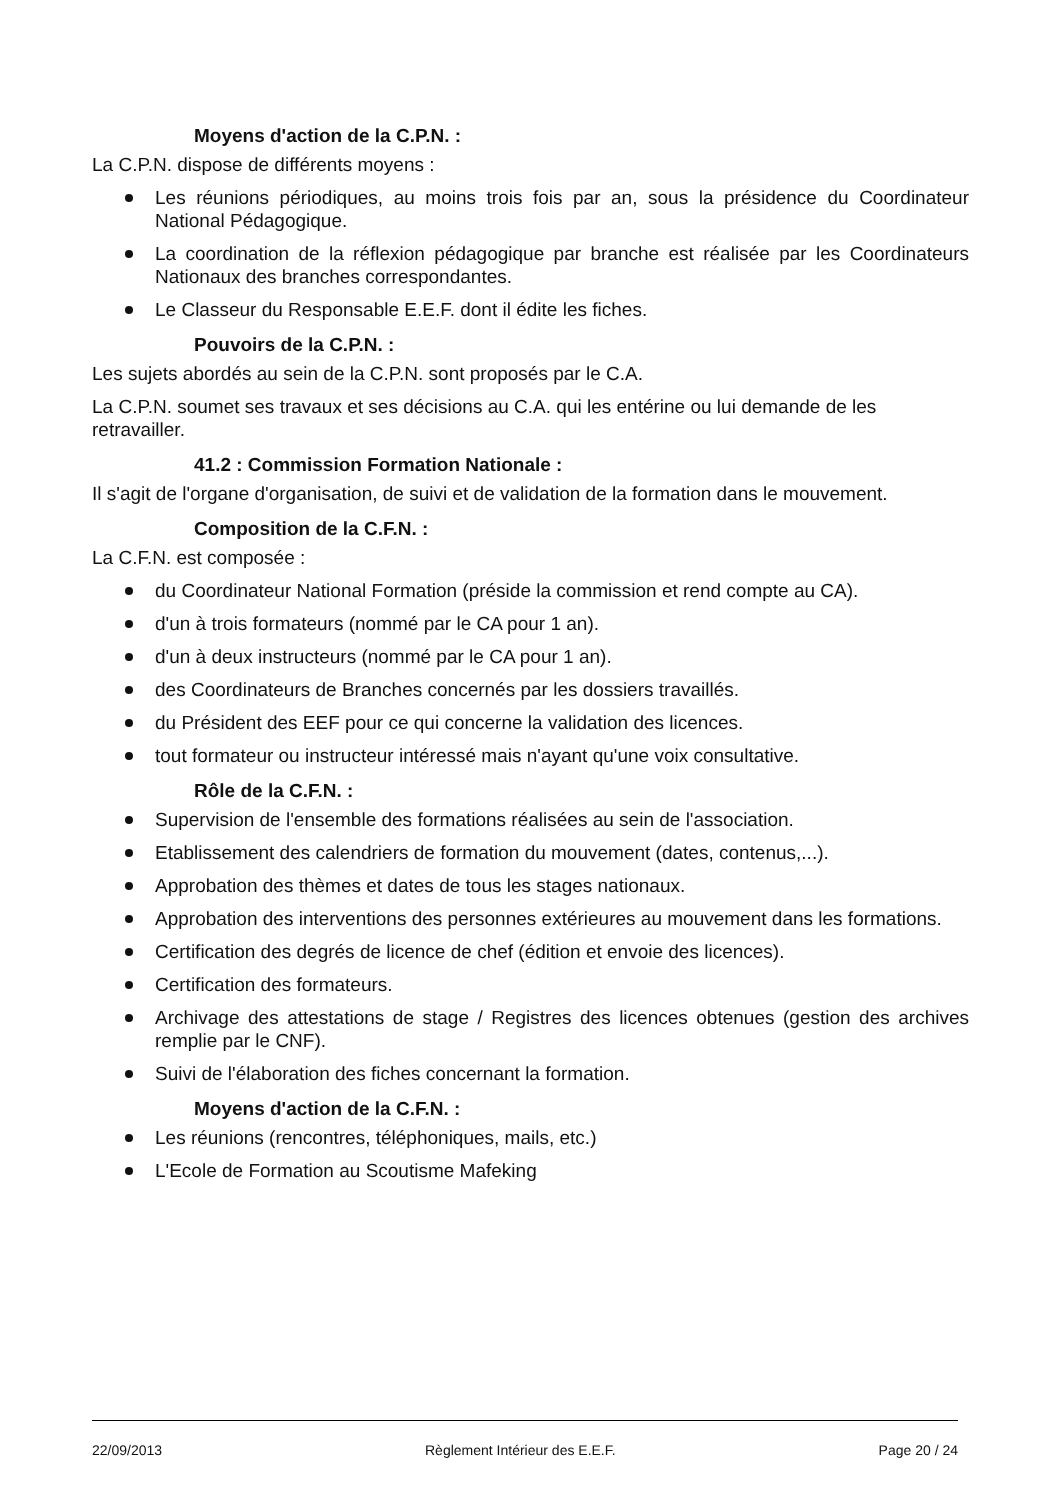Moyens d'action de la C.P.N. :
La C.P.N. dispose de différents moyens :
Les réunions périodiques, au moins trois fois par an, sous la présidence du Coordinateur National Pédagogique.
La coordination de la réflexion pédagogique par branche est réalisée par les Coordinateurs Nationaux des branches correspondantes.
Le Classeur du Responsable E.E.F. dont il édite les fiches.
Pouvoirs de la C.P.N. :
Les sujets abordés au sein de la C.P.N. sont proposés par le C.A.
La C.P.N. soumet ses travaux et ses décisions au C.A. qui les entérine ou lui demande de les retravailler.
41.2 : Commission Formation Nationale :
Il s'agit de l'organe d'organisation, de suivi et de validation de la formation dans le mouvement.
Composition de la C.F.N. :
La C.F.N. est composée :
du Coordinateur National Formation (préside la commission et rend compte au CA).
d'un à trois formateurs (nommé par le CA pour 1 an).
d'un à deux instructeurs (nommé par le CA pour 1 an).
des Coordinateurs de Branches concernés par les dossiers travaillés.
du Président des EEF pour ce qui concerne la validation des licences.
tout formateur ou instructeur intéressé mais n'ayant qu'une voix consultative.
Rôle de la C.F.N. :
Supervision de l'ensemble des formations réalisées au sein de l'association.
Etablissement des calendriers de formation du mouvement (dates, contenus,...).
Approbation des thèmes et dates de tous les stages nationaux.
Approbation des interventions des personnes extérieures au mouvement dans les formations.
Certification des degrés de licence de chef (édition et envoie des licences).
Certification des formateurs.
Archivage des attestations de stage / Registres des licences obtenues (gestion des archives remplie par le CNF).
Suivi de l'élaboration des fiches concernant la formation.
Moyens d'action de la C.F.N. :
Les réunions (rencontres, téléphoniques, mails, etc.)
L'Ecole de Formation au Scoutisme Mafeking
22/09/2013 Règlement Intérieur des E.E.F. Page 20 / 24